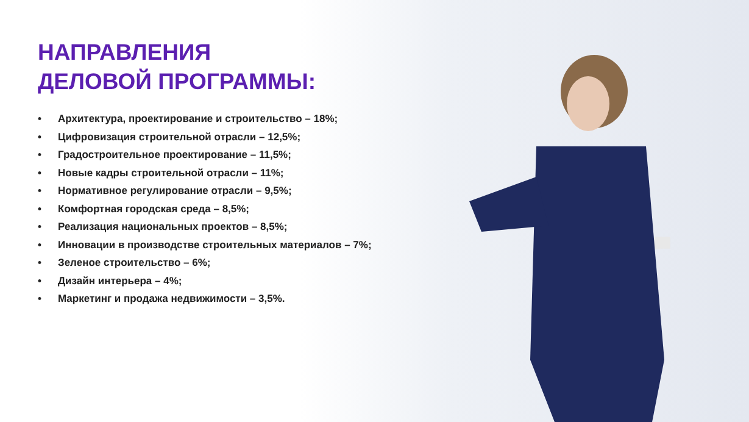НАПРАВЛЕНИЯ
ДЕЛОВОЙ ПРОГРАММЫ:
• Архитектура, проектирование и строительство – 18%;
• Цифровизация строительной отрасли – 12,5%;
• Градостроительное проектирование – 11,5%;
• Новые кадры строительной отрасли – 11%;
• Нормативное регулирование отрасли – 9,5%;
• Комфортная городская среда – 8,5%;
• Реализация национальных проектов – 8,5%;
• Инновации в производстве строительных материалов – 7%;
• Зеленое строительство – 6%;
• Дизайн интерьера – 4%;
• Маркетинг и продажа недвижимости – 3,5%.